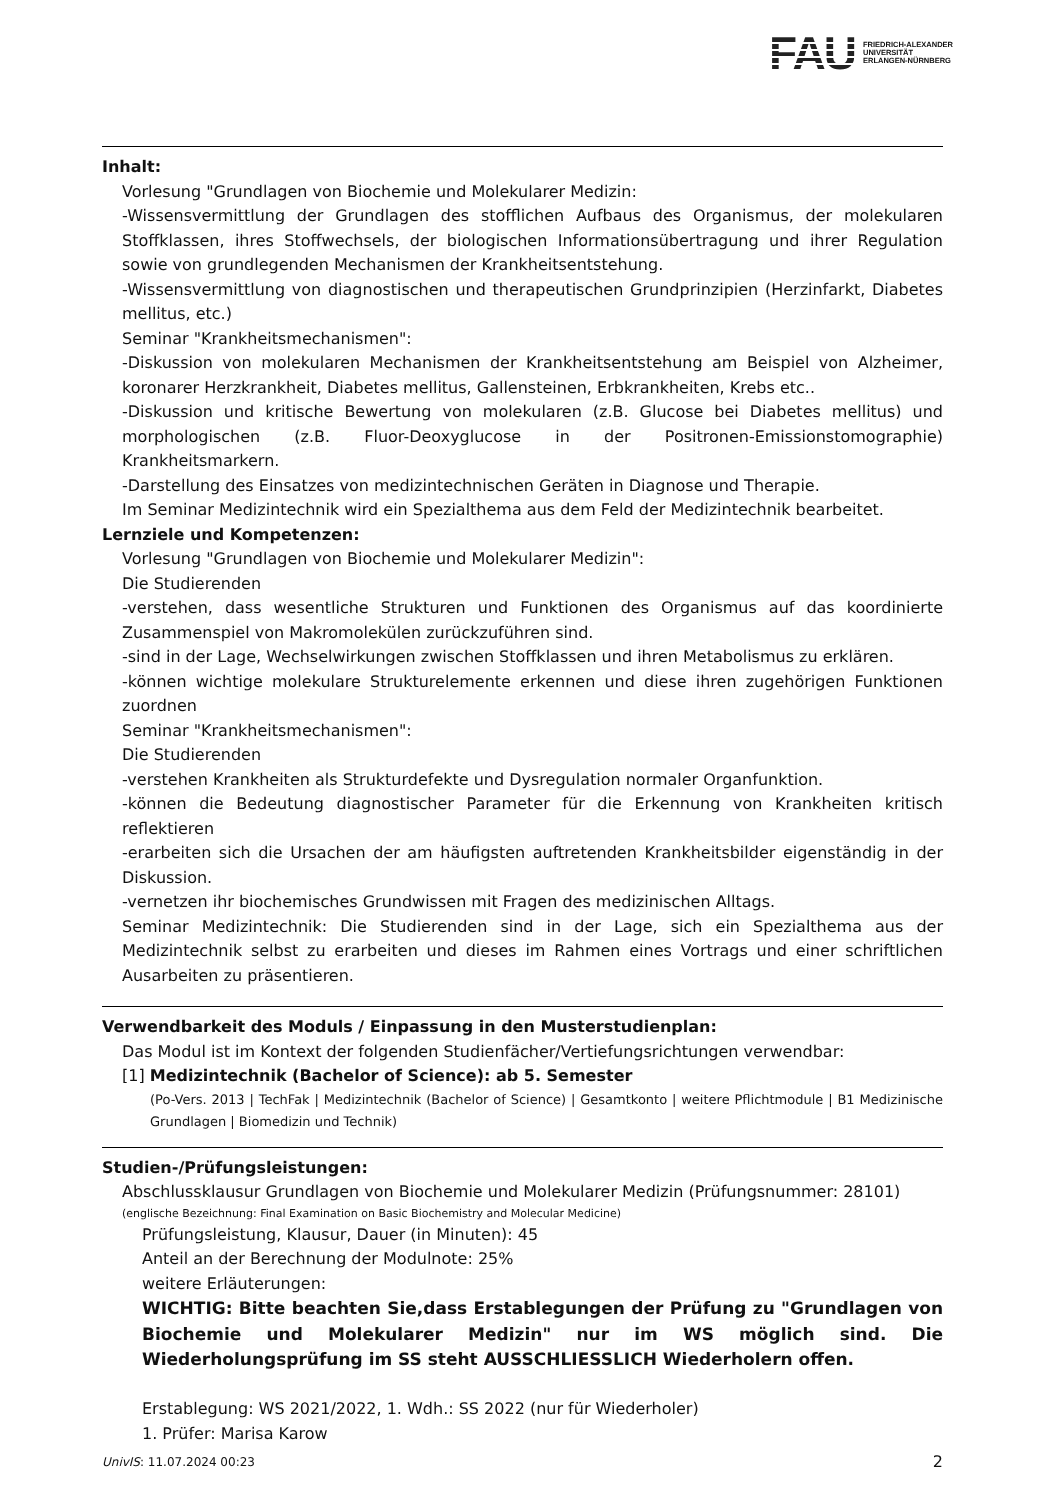FAU FRIEDRICH-ALEXANDER
UNIVERSITÄT
ERLANGEN-NÜRNBERG
Inhalt:
Vorlesung "Grundlagen von Biochemie und Molekularer Medizin:
-Wissensvermittlung der Grundlagen des stofflichen Aufbaus des Organismus, der molekularen Stoffklassen, ihres Stoffwechsels, der biologischen Informationsübertragung und ihrer Regulation sowie von grundlegenden Mechanismen der Krankheitsentstehung.
-Wissensvermittlung von diagnostischen und therapeutischen Grundprinzipien (Herzinfarkt, Diabetes mellitus, etc.)
Seminar "Krankheitsmechanismen":
-Diskussion von molekularen Mechanismen der Krankheitsentstehung am Beispiel von Alzheimer, koronarer Herzkrankheit, Diabetes mellitus, Gallensteinen, Erbkrankheiten, Krebs etc..
-Diskussion und kritische Bewertung von molekularen (z.B. Glucose bei Diabetes mellitus) und morphologischen (z.B. Fluor-Deoxyglucose in der Positronen-Emissionstomographie) Krankheitsmarkern.
-Darstellung des Einsatzes von medizintechnischen Geräten in Diagnose und Therapie.
Im Seminar Medizintechnik wird ein Spezialthema aus dem Feld der Medizintechnik bearbeitet.
Lernziele und Kompetenzen:
Vorlesung "Grundlagen von Biochemie und Molekularer Medizin":
Die Studierenden
-verstehen, dass wesentliche Strukturen und Funktionen des Organismus auf das koordinierte Zusammenspiel von Makromolekülen zurückzuführen sind.
-sind in der Lage, Wechselwirkungen zwischen Stoffklassen und ihren Metabolismus zu erklären.
-können wichtige molekulare Strukturelemente erkennen und diese ihren zugehörigen Funktionen zuordnen
Seminar "Krankheitsmechanismen":
Die Studierenden
-verstehen Krankheiten als Strukturdefekte und Dysregulation normaler Organfunktion.
-können die Bedeutung diagnostischer Parameter für die Erkennung von Krankheiten kritisch reflektieren
-erarbeiten sich die Ursachen der am häufigsten auftretenden Krankheitsbilder eigenständig in der Diskussion.
-vernetzen ihr biochemisches Grundwissen mit Fragen des medizinischen Alltags.
Seminar Medizintechnik: Die Studierenden sind in der Lage, sich ein Spezialthema aus der Medizintechnik selbst zu erarbeiten und dieses im Rahmen eines Vortrags und einer schriftlichen Ausarbeiten zu präsentieren.
Verwendbarkeit des Moduls / Einpassung in den Musterstudienplan:
Das Modul ist im Kontext der folgenden Studienfächer/Vertiefungsrichtungen verwendbar:
[1] Medizintechnik (Bachelor of Science): ab 5. Semester
(Po-Vers. 2013 | TechFak | Medizintechnik (Bachelor of Science) | Gesamtkonto | weitere Pflichtmodule | B1 Medizinische Grundlagen | Biomedizin und Technik)
Studien-/Prüfungsleistungen:
Abschlussklausur Grundlagen von Biochemie und Molekularer Medizin (Prüfungsnummer: 28101)
(englische Bezeichnung: Final Examination on Basic Biochemistry and Molecular Medicine)
Prüfungsleistung, Klausur, Dauer (in Minuten): 45
Anteil an der Berechnung der Modulnote: 25%
weitere Erläuterungen:
WICHTIG: Bitte beachten Sie,dass Erstablegungen der Prüfung zu "Grundlagen von Biochemie und Molekularer Medizin" nur im WS möglich sind. Die Wiederholungsprüfung im SS steht AUSSCHLIESSLICH Wiederholern offen.
Erstablegung: WS 2021/2022, 1. Wdh.: SS 2022 (nur für Wiederholer)
1. Prüfer: Marisa Karow
UnivIS: 11.07.2024 00:23 2